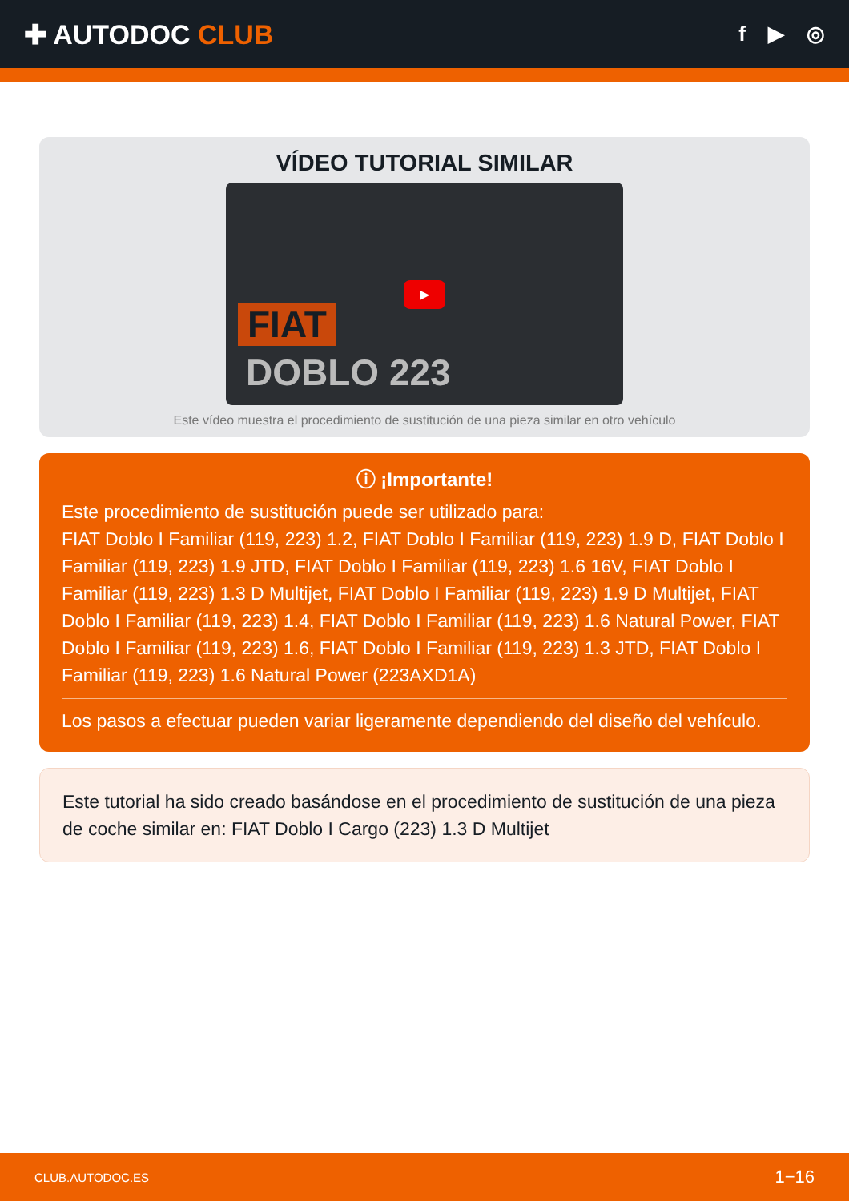✚ AUTODOC CLUB
f ▶ ◎
VÍDEO TUTORIAL SIMILAR
FIAT
DOBLO 223
▶
Este vídeo muestra el procedimiento de sustitución de una pieza similar en otro vehículo
ⓘ ¡Importante!
Este procedimiento de sustitución puede ser utilizado para:
FIAT Doblo I Familiar (119, 223) 1.2, FIAT Doblo I Familiar (119, 223) 1.9 D, FIAT Doblo I Familiar (119, 223) 1.9 JTD, FIAT Doblo I Familiar (119, 223) 1.6 16V, FIAT Doblo I Familiar (119, 223) 1.3 D Multijet, FIAT Doblo I Familiar (119, 223) 1.9 D Multijet, FIAT Doblo I Familiar (119, 223) 1.4, FIAT Doblo I Familiar (119, 223) 1.6 Natural Power, FIAT Doblo I Familiar (119, 223) 1.6, FIAT Doblo I Familiar (119, 223) 1.3 JTD, FIAT Doblo I Familiar (119, 223) 1.6 Natural Power (223AXD1A)
Los pasos a efectuar pueden variar ligeramente dependiendo del diseño del vehículo.
Este tutorial ha sido creado basándose en el procedimiento de sustitución de una pieza de coche similar en: FIAT Doblo I Cargo (223) 1.3 D Multijet
CLUB.AUTODOC.ES 1−16